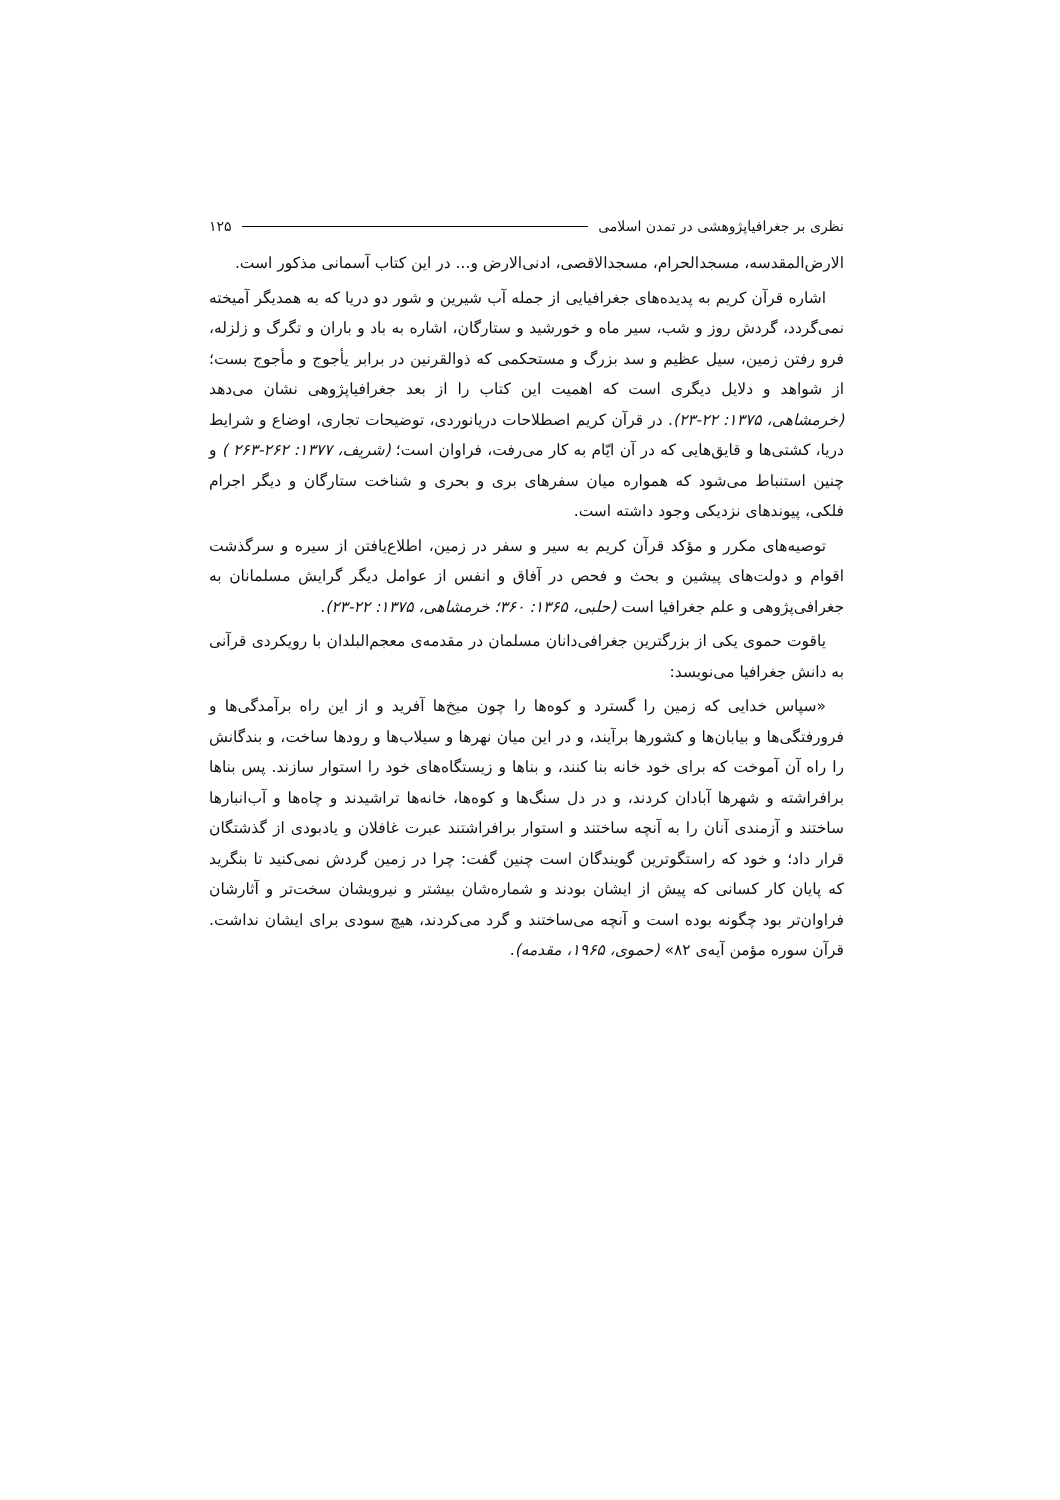نظری بر جغرافیاپژوهشی در تمدن اسلامی ۱۲۵
الارض‌المقدسه، مسجدالحرام، مسجدالاقصی، ادنی‌الارض و... در این کتاب آسمانی مذکور است.
اشاره قرآن کریم به پدیده‌های جغرافیایی از جمله آب شیرین و شور دو دریا که به همدیگر آمیخته نمی‌گردد، گردش روز و شب، سیر ماه و خورشید و ستارگان، اشاره به باد و باران و تگرگ و زلزله، فرو رفتن زمین، سیل عظیم و سد بزرگ و مستحکمی که ذوالقرنین در برابر یأجوج و مأجوج بست؛ از شواهد و دلایل دیگری است که اهمیت این کتاب را از بعد جغرافیاپژوهی نشان می‌دهد (خرمشاهی، ۱۳۷۵: ۲۲-۲۳). در قرآن کریم اصطلاحات دریانوردی، توضیحات تجاری، اوضاع و شرایط دریا، کشتی‌ها و قایق‌هایی که در آن ایّام به کار می‌رفت، فراوان است؛ (شریف، ۱۳۷۷: ۲۶۲-۲۶۳ ) و چنین استنباط می‌شود که همواره میان سفرهای بری و بحری و شناخت ستارگان و دیگر اجرام فلکی، پیوندهای نزدیکی وجود داشته است.
توصیه‌های مکرر و مؤکد قرآن کریم به سیر و سفر در زمین، اطلاع‌یافتن از سیره و سرگذشت اقوام و دولت‌های پیشین و بحث و فحص در آفاق و انفس از عوامل دیگر گرایش مسلمانان به جغرافی‌پژوهی و علم جغرافیا است (حلبی، ۱۳۶۵: ۳۶۰؛ خرمشاهی، ۱۳۷۵: ۲۲-۲۳).
یاقوت حموی یکی از بزرگترین جغرافی‌دانان مسلمان در مقدمه‌ی معجم‌البلدان با رویکردی قرآنی به دانش جغرافیا می‌نویسد:
«سپاس خدایی که زمین را گسترد و کوه‌ها را چون میخ‌ها آفرید و از این راه برآمدگی‌ها و فرورفتگی‌ها و بیابان‌ها و کشورها برآیند، و در این میان نهرها و سیلاب‌ها و رودها ساخت، و بندگانش را راه آن آموخت که برای خود خانه بنا کنند، و بناها و زیستگاه‌های خود را استوار سازند. پس بناها برافراشته و شهرها آبادان کردند، و در دل سنگ‌ها و کوه‌ها، خانه‌ها تراشیدند و چاه‌ها و آب‌انبارها ساختند و آزمندی آنان را به آنچه ساختند و استوار برافراشتند عبرت غافلان و یادبودی از گذشتگان قرار داد؛ و خود که راستگوترین گویندگان است چنین گفت: چرا در زمین گردش نمی‌کنید تا بنگرید که پایان کار کسانی که پیش از ایشان بودند و شماره‌شان بیشتر و نیرویشان سخت‌تر و آثارشان فراوان‌تر بود چگونه بوده است و آنچه می‌ساختند و گرد می‌کردند، هیچ سودی برای ایشان نداشت. قرآن سوره مؤمن آیه‌ی ۸۲» (حموی، ۱۹۶۵، مقدمه).